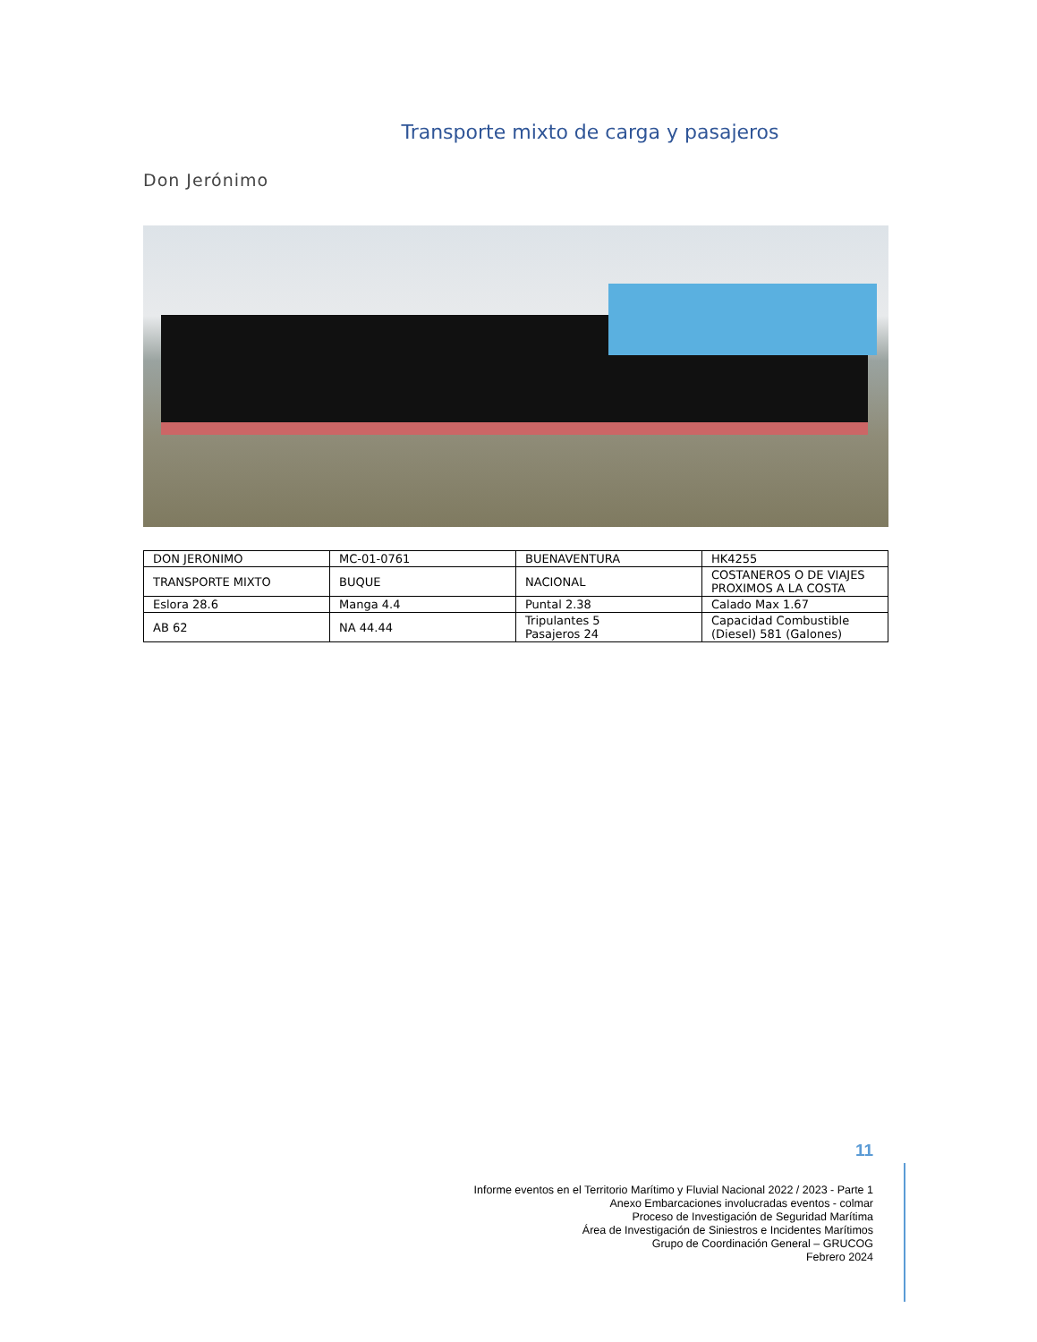Transporte mixto de carga y pasajeros
Don Jerónimo
| DON JERONIMO | MC-01-0761 | BUENAVENTURA | HK4255 |
| TRANSPORTE MIXTO | BUQUE | NACIONAL | COSTANEROS O DE VIAJES PROXIMOS A LA COSTA |
| Eslora 28.6 | Manga 4.4 | Puntal 2.38 | Calado Max 1.67 |
| AB 62 | NA 44.44 | Tripulantes 5 Pasajeros 24 | Capacidad Combustible (Diesel) 581 (Galones) |
11
Informe eventos en el Territorio Marítimo y Fluvial Nacional 2022 / 2023 - Parte 1
Anexo Embarcaciones involucradas eventos - colmar
Proceso de Investigación de Seguridad Marítima
Área de Investigación de Siniestros e Incidentes Marítimos
Grupo de Coordinación General – GRUCOG
Febrero 2024